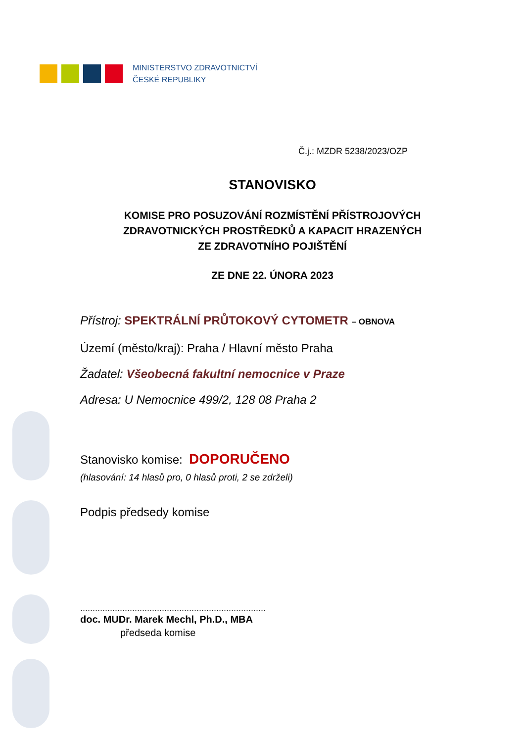MINISTERSTVO ZDRAVOTNICTVÍ
ČESKÉ REPUBLIKY
Č.j.: MZDR 5238/2023/OZP
STANOVISKO
KOMISE PRO POSUZOVÁNÍ ROZMÍSTĚNÍ PŘÍSTROJOVÝCH
ZDRAVOTNICKÝCH PROSTŘEDKŮ A KAPACIT HRAZENÝCH
ZE ZDRAVOTNÍHO POJIŠTĚNÍ
ZE DNE 22. ÚNORA 2023
Přístroj: SPEKTRÁLNÍ PRŮTOKOVÝ CYTOMETR – OBNOVA
Území (město/kraj): Praha / Hlavní město Praha
Žadatel: Všeobecná fakultní nemocnice v Praze
Adresa: U Nemocnice 499/2, 128 08 Praha 2
Stanovisko komise: DOPORUČENO
(hlasování: 14 hlasů pro, 0 hlasů proti, 2 se zdrželi)
Podpis předsedy komise
...........................................................................
doc. MUDr. Marek Mechl, Ph.D., MBA
předseda komise